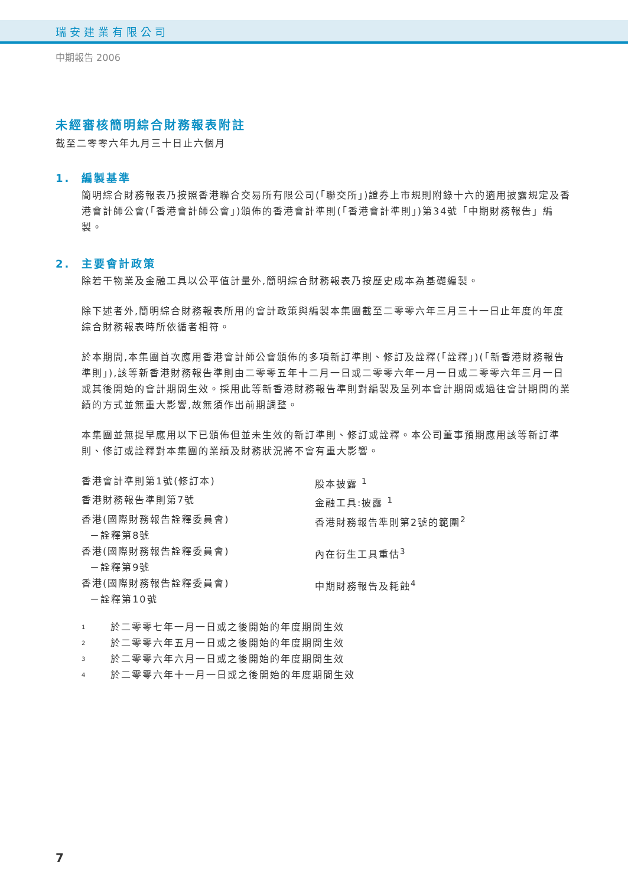瑞安建業有限公司
中期報告 2006
未經審核簡明綜合財務報表附註
截至二零零六年九月三十日止六個月
1. 編製基準
簡明綜合財務報表乃按照香港聯合交易所有限公司(「聯交所」)證券上市規則附錄十六的適用披露規定及香港會計師公會(「香港會計師公會」)頒佈的香港會計準則(「香港會計準則」)第34號「中期財務報告」編製。
2. 主要會計政策
除若干物業及金融工具以公平值計量外,簡明綜合財務報表乃按歷史成本為基礎編製。
除下述者外,簡明綜合財務報表所用的會計政策與編製本集團截至二零零六年三月三十一日止年度的年度綜合財務報表時所依循者相符。
於本期間,本集團首次應用香港會計師公會頒佈的多項新訂準則、修訂及詮釋(「詮釋」)(「新香港財務報告準則」),該等新香港財務報告準則由二零零五年十二月一日或二零零六年一月一日或二零零六年三月一日或其後開始的會計期間生效。採用此等新香港財務報告準則對編製及呈列本會計期間或過往會計期間的業績的方式並無重大影響,故無須作出前期調整。
本集團並無提早應用以下已頒佈但並未生效的新訂準則、修訂或詮釋。本公司董事預期應用該等新訂準則、修訂或詮釋對本集團的業績及財務狀況將不會有重大影響。
| 香港會計準則第1號(修訂本) | 股本披露 <sup>1</sup> |
| 香港財務報告準則第7號 | 金融工具:披露 <sup>1</sup> |
| 香港(國際財務報告詮釋委員會) －詮釋第8號 | 香港財務報告準則第2號的範圍<sup>2</sup> |
| 香港(國際財務報告詮釋委員會) －詮釋第9號 | 內在衍生工具重估<sup>3</sup> |
| 香港(國際財務報告詮釋委員會) －詮釋第10號 | 中期財務報告及耗蝕<sup>4</sup> |
1 於二零零七年一月一日或之後開始的年度期間生效
2 於二零零六年五月一日或之後開始的年度期間生效
3 於二零零六年六月一日或之後開始的年度期間生效
4 於二零零六年十一月一日或之後開始的年度期間生效
7